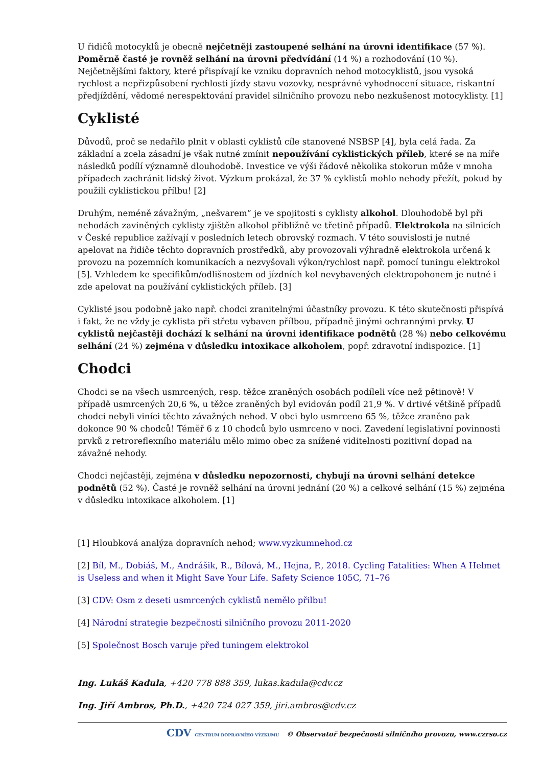U řidičů motocyklů je obecně nejčetněji zastoupené selhání na úrovni identifikace (57 %). Poměrně časté je rovněž selhání na úrovni předvídání (14 %) a rozhodování (10 %). Nejčetnějšími faktory, které přispívají ke vzniku dopravních nehod motocyklistů, jsou vysoká rychlost a nepřizpůsobení rychlosti jízdy stavu vozovky, nesprávné vyhodnocení situace, riskantní předjíždění, vědomé nerespektování pravidel silničního provozu nebo nezkušenost motocyklisty. [1]
Cyklisté
Důvodů, proč se nedařilo plnit v oblasti cyklistů cíle stanovené NSBSP [4], byla celá řada. Za základní a zcela zásadní je však nutné zmínit nepoužívání cyklistických příleb, které se na míře následků podílí významně dlouhodobě. Investice ve výši řádově několika stokorun může v mnoha případech zachránit lidský život. Výzkum prokázal, že 37 % cyklistů mohlo nehody přežít, pokud by použili cyklistickou přílbu! [2]
Druhým, neméně závažným, „nešvarem“ je ve spojitosti s cyklisty alkohol. Dlouhodobě byl při nehodách zaviněných cyklisty zjištěn alkohol přibližně ve třetině případů. Elektrokola na silnicích v České republice zažívají v posledních letech obrovský rozmach. V této souvislosti je nutné apelovat na řidiče těchto dopravních prostředků, aby provozovali výhradně elektrokola určená k provozu na pozemních komunikacích a nezvyšovali výkon/rychlost např. pomocí tuningu elektrokol [5]. Vzhledem ke specifikům/odlišnostem od jízdních kol nevybavených elektropohonem je nutné i zde apelovat na používání cyklistických příleb. [3]
Cyklisté jsou podobně jako např. chodci zranitelnými účastníky provozu. K této skutečnosti přispívá i fakt, že ne vždy je cyklista při střetu vybaven přílbou, případně jinými ochrannými prvky. U cyklistů nejčastěji dochází k selhání na úrovni identifikace podnětů (28 %) nebo celkovému selhání (24 %) zejména v důsledku intoxikace alkoholem, popř. zdravotní indispozice. [1]
Chodci
Chodci se na všech usmrcených, resp. těžce zraněných osobách podíleli více než pětinově! V případě usmrcených 20,6 %, u těžce zraněných byl evidován podíl 21,9 %. V drtivé většině případů chodci nebyli viníci těchto závažných nehod. V obci bylo usmrceno 65 %, těžce zraněno pak dokonce 90 % chodců! Téměř 6 z 10 chodců bylo usmrceno v noci. Zavedení legislativní povinnosti prvků z retroreflexního materiálu mělo mimo obec za snížené viditelnosti pozitivní dopad na závažné nehody.
Chodci nejčastěji, zejména v důsledku nepozornosti, chybují na úrovni selhání detekce podnětů (52 %). Časté je rovněž selhání na úrovni jednání (20 %) a celkové selhání (15 %) zejména v důsledku intoxikace alkoholem. [1]
[1] Hloubková analýza dopravních nehod; www.vyzkumnehod.cz
[2] Bíl, M., Dobiáš, M., Andrášik, R., Bílová, M., Hejna, P., 2018. Cycling Fatalities: When A Helmet is Useless and when it Might Save Your Life. Safety Science 105C, 71–76
[3] CDV: Osm z deseti usmrcených cyklistů nemělo přilbu!
[4] Národní strategie bezpečnosti silničního provozu 2011-2020
[5] Společnost Bosch varuje před tuningem elektrokol
Ing. Lukáš Kadula, +420 778 888 359, lukas.kadula@cdv.cz
Ing. Jiří Ambros, Ph.D., +420 724 027 359, jiri.ambros@cdv.cz
CDV CENTRUM DOPRAVNÍHO VÝZKUMU © Observatoř bezpečnosti silničního provozu, www.czrso.cz